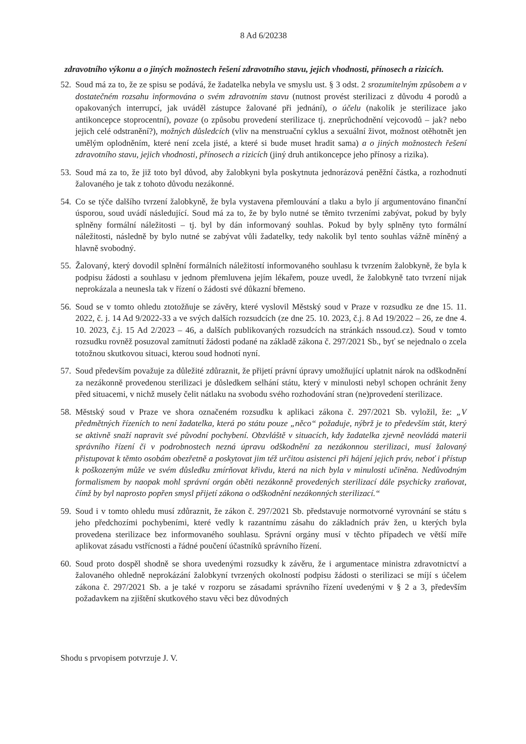8 Ad 6/20238
zdravotního výkonu a o jiných možnostech řešení zdravotního stavu, jejich vhodnosti, přínosech a rizicích.
52.
Soud má za to, že ze spisu se podává, že žadatelka nebyla ve smyslu ust. § 3 odst. 2 srozumitelným způsobem a v dostatečném rozsahu informována o svém zdravotním stavu (nutnost provést sterilizaci z důvodu 4 porodů a opakovaných interrupcí, jak uváděl zástupce žalované při jednání), o účelu (nakolik je sterilizace jako antikoncepce stoprocentní), povaze (o způsobu provedení sterilizace tj. zneprůchodnění vejcovodů – jak? nebo jejich celé odstranění?), možných důsledcích (vliv na menstruační cyklus a sexuální život, možnost otěhotnět jen umělým oplodněním, které není zcela jisté, a které si bude muset hradit sama) a o jiných možnostech řešení zdravotního stavu, jejich vhodnosti, přínosech a rizicích (jiný druh antikoncepce jeho přínosy a rizika).
53.
Soud má za to, že již toto byl důvod, aby žalobkyni byla poskytnuta jednorázová peněžní částka, a rozhodnutí žalovaného je tak z tohoto důvodu nezákonné.
54.
Co se týče dalšího tvrzení žalobkyně, že byla vystavena přemlouvání a tlaku a bylo jí argumentováno finanční úsporou, soud uvádí následující. Soud má za to, že by bylo nutné se těmito tvrzeními zabývat, pokud by byly splněny formální náležitosti – tj. byl by dán informovaný souhlas. Pokud by byly splněny tyto formální náležitosti, následně by bylo nutné se zabývat vůli žadatelky, tedy nakolik byl tento souhlas vážně míněný a hlavně svobodný.
55.
Žalovaný, který dovodil splnění formálních náležitostí informovaného souhlasu k tvrzením žalobkyně, že byla k podpisu žádosti a souhlasu v jednom přemluvena jejím lékařem, pouze uvedl, že žalobkyně tato tvrzení nijak neprokázala a neunesla tak v řízení o žádosti své důkazní břemeno.
56.
Soud se v tomto ohledu ztotožňuje se závěry, které vyslovil Městský soud v Praze v rozsudku ze dne 15. 11. 2022, č. j. 14 Ad 9/2022-33 a ve svých dalších rozsudcích (ze dne 25. 10. 2023, č.j. 8 Ad 19/2022 – 26, ze dne 4. 10. 2023, č.j. 15 Ad 2/2023 – 46, a dalších publikovaných rozsudcích na stránkách nssoud.cz). Soud v tomto rozsudku rovněž posuzoval zamítnutí žádosti podané na základě zákona č. 297/2021 Sb., byť se nejednalo o zcela totožnou skutkovou situaci, kterou soud hodnotí nyní.
57.
Soud především považuje za důležité zdůraznit, že přijetí právní úpravy umožňující uplatnit nárok na odškodnění za nezákonně provedenou sterilizaci je důsledkem selhání státu, který v minulosti nebyl schopen ochránit ženy před situacemi, v nichž musely čelit nátlaku na svobodu svého rozhodování stran (ne)provedení sterilizace.
58.
Městský soud v Praze ve shora označeném rozsudku k aplikaci zákona č. 297/2021 Sb. vyložil, že: „V předmětných řízeních to není žadatelka, která po státu pouze „něco“ požaduje, nýbrž je to především stát, který se aktivně snaží napravit své původní pochybení. Obzvláště v situacích, kdy žadatelka zjevně neovládá materii správního řízení či v podrobnostech nezná úpravu odškodnění za nezákonnou sterilizaci, musí žalovaný přistupovat k těmto osobám obezřetně a poskytovat jim též určitou asistenci při hájení jejich práv, neboť i přístup k poškozeným může ve svém důsledku zmírňovat křivdu, která na nich byla v minulosti učiněna. Nedůvodným formalismem by naopak mohl správní orgán oběti nezákonně provedených sterilizací dále psychicky zraňovat, čímž by byl naprosto popřen smysl přijetí zákona o odškodnění nezákonných sterilizací.“
59.
Soud i v tomto ohledu musí zdůraznit, že zákon č. 297/2021 Sb. představuje normotvorné vyrovnání se státu s jeho předchozími pochybeními, které vedly k razantnímu zásahu do základních práv žen, u kterých byla provedena sterilizace bez informovaného souhlasu. Správní orgány musí v těchto případech ve větší míře aplikovat zásadu vstřícnosti a řádné poučení účastníků správního řízení.
60.
Soud proto dospěl shodně se shora uvedenými rozsudky k závěru, že i argumentace ministra zdravotnictví a žalovaného ohledně neprokázání žalobkyní tvrzených okolností podpisu žádosti o sterilizaci se míjí s účelem zákona č. 297/2021 Sb. a je také v rozporu se zásadami správního řízení uvedenými v § 2 a 3, především požadavkem na zjištění skutkového stavu věci bez důvodných
Shodu s prvopisem potvrzuje J. V.